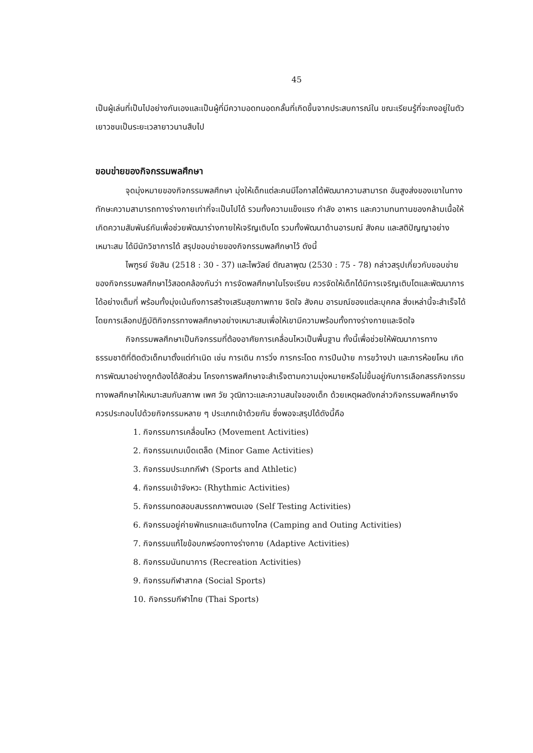45
เป็นผู้เล่นที่เป็นไปอย่างกันเองและเป็นผู้ที่มีความอดทนอดกลั้นที่เกิดขึ้นจากประสบการณ์ใน ขณะเรียนรู้ที่จะคงอยู่ในตัวเยาวชนเป็นระยะเวลายาวนานสืบไป
ขอบข่ายของกิจกรรมพลศึกษา
จุดมุ่งหมายของกิจกรรมพลศึกษา มุ่งให้เด็กแต่ละคนมีโอกาสได้พัฒนาความสามารถ อันสูงส่งของเขาในทางทักษะความสามารถทางร่างกายเท่าที่จะเป็นไปได้ รวมทั้งความแข็งแรง กำลัง อาหาร และความทนทานของกล้ามเนื้อให้เกิดความสัมพันธ์กันเพื่อช่วยพัฒนาร่างกายให้เจริญเติบโต รวมทั้งพัฒนาด้านอารมณ์ สังคม และสติปัญญาอย่างเหมาะสม ได้มีนักวิชาการได้ สรุปขอบข่ายของกิจกรรมพลศึกษาไว้ ดังนี้
ไพฑูรย์ จัยสิน (2518 : 30 - 37) และไพวัลย์ ตัณลาพุฒ (2530 : 75 - 78) กล่าวสรุปเกี่ยวกับขอบข่ายของกิจกรรมพลศึกษาไว้สอดคล้องกันว่า การจัดพลศึกษาในโรงเรียน ควรจัดให้เด็กได้มีการเจริญเติบโตและพัฒนาการได้อย่างเต็มที่ พร้อมทั้งมุ่งเน้นถึงการสร้างเสริมสุขภาพกาย จิตใจ สังคม อารมณ์ของแต่ละบุคคล สิ่งเหล่านี้จะสำเร็จได้โดยการเลือกปฏิบัติกิจกรรทางพลศึกษาอย่างเหมาะสมเพื่อให้เขามีความพร้อมทั้งทางร่างกายและจิตใจ
กิจกรรมพลศึกษาเป็นกิจกรรมที่ต้องอาศัยการเคลื่อนไหวเป็นพื้นฐาน ทั้งนี้เพื่อช่วยให้พัฒนาการทางธรรมชาติที่ติดตัวเด็กมาตั้งแต่กำเนิด เช่น การเดิน การวิ่ง การกระโดด การปีนป่าย การขว้างปา และการห้อยโหน เกิดการพัฒนาอย่างถูกต้องได้สัดส่วน โครงการพลศึกษาจะสำเร็จตามความมุ่งหมายหรือไม่ขึ้นอยู่กับการเลือกสรรกิจกรรมทางพลศึกษาให้เหมาะสมกับสภาพ เพศ วัย วุฒิภาวะและความสนใจของเด็ก ด้วยเหตุผลดังกล่าวกิจกรรมพลศึกษาจึงควรประกอบไปด้วยกิจกรรมหลาย ๆ ประเภทเข้าด้วยกัน ซึ่งพอจะสรุปได้ดังนี้คือ
1. กิจกรรมการเคลื่อนไหว (Movement Activities)
2. กิจกรรมเกมเบ็ดเตล็ด (Minor Game Activities)
3. กิจกรรมประเภทกีฬา (Sports and Athletic)
4. กิจกรรมเข้าจังหวะ (Rhythmic Activities)
5. กิจกรรมทดสอบสมรรถภาพตนเอง (Self Testing Activities)
6. กิจกรรมอยู่ค่ายพักแรกและเดินทางไกล (Camping and Outing Activities)
7. กิจกรรมแก้ไขข้อบกพร่องทางร่างกาย (Adaptive Activities)
8. กิจกรรมนันทนาการ (Recreation Activities)
9. กิจกรรมกีฬาสากล (Social Sports)
10. กิจกรรมกีฬาไทย (Thai Sports)